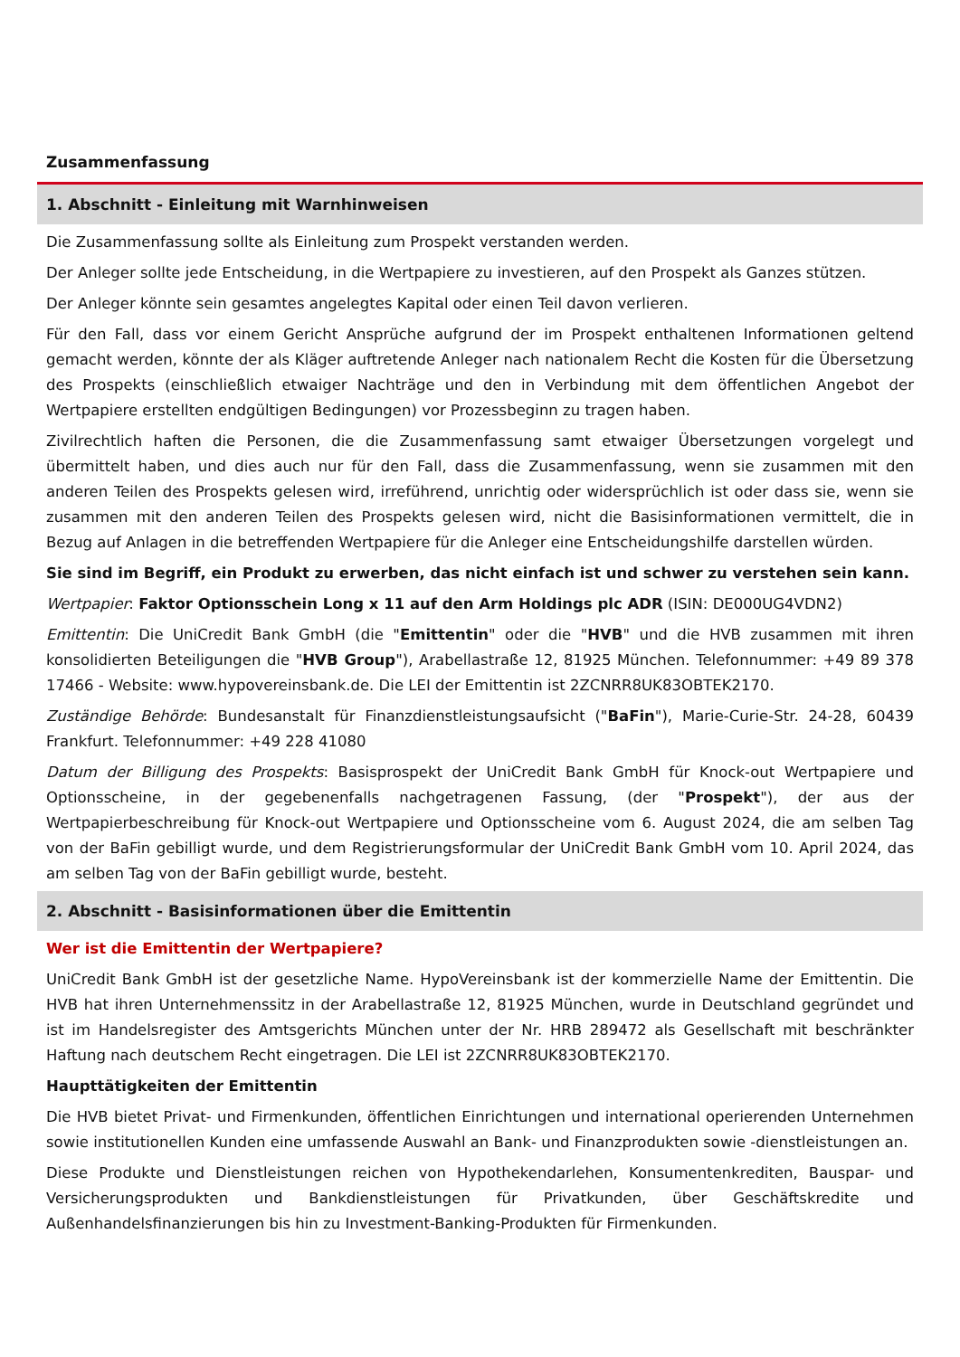Zusammenfassung
1. Abschnitt - Einleitung mit Warnhinweisen
Die Zusammenfassung sollte als Einleitung zum Prospekt verstanden werden.
Der Anleger sollte jede Entscheidung, in die Wertpapiere zu investieren, auf den Prospekt als Ganzes stützen.
Der Anleger könnte sein gesamtes angelegtes Kapital oder einen Teil davon verlieren.
Für den Fall, dass vor einem Gericht Ansprüche aufgrund der im Prospekt enthaltenen Informationen geltend gemacht werden, könnte der als Kläger auftretende Anleger nach nationalem Recht die Kosten für die Übersetzung des Prospekts (einschließlich etwaiger Nachträge und den in Verbindung mit dem öffentlichen Angebot der Wertpapiere erstellten endgültigen Bedingungen) vor Prozessbeginn zu tragen haben.
Zivilrechtlich haften die Personen, die die Zusammenfassung samt etwaiger Übersetzungen vorgelegt und übermittelt haben, und dies auch nur für den Fall, dass die Zusammenfassung, wenn sie zusammen mit den anderen Teilen des Prospekts gelesen wird, irreführend, unrichtig oder widersprüchlich ist oder dass sie, wenn sie zusammen mit den anderen Teilen des Prospekts gelesen wird, nicht die Basisinformationen vermittelt, die in Bezug auf Anlagen in die betreffenden Wertpapiere für die Anleger eine Entscheidungshilfe darstellen würden.
Sie sind im Begriff, ein Produkt zu erwerben, das nicht einfach ist und schwer zu verstehen sein kann.
Wertpapier: Faktor Optionsschein Long x 11 auf den Arm Holdings plc ADR (ISIN: DE000UG4VDN2)
Emittentin: Die UniCredit Bank GmbH (die "Emittentin" oder die "HVB" und die HVB zusammen mit ihren konsolidierten Beteiligungen die "HVB Group"), Arabellastraße 12, 81925 München. Telefonnummer: +49 89 378 17466 - Website: www.hypovereinsbank.de. Die LEI der Emittentin ist 2ZCNRR8UK83OBTEK2170.
Zuständige Behörde: Bundesanstalt für Finanzdienstleistungsaufsicht ("BaFin"), Marie-Curie-Str. 24-28, 60439 Frankfurt. Telefonnummer: +49 228 41080
Datum der Billigung des Prospekts: Basisprospekt der UniCredit Bank GmbH für Knock-out Wertpapiere und Optionsscheine, in der gegebenenfalls nachgetragenen Fassung, (der "Prospekt"), der aus der Wertpapierbeschreibung für Knock-out Wertpapiere und Optionsscheine vom 6. August 2024, die am selben Tag von der BaFin gebilligt wurde, und dem Registrierungsformular der UniCredit Bank GmbH vom 10. April 2024, das am selben Tag von der BaFin gebilligt wurde, besteht.
2. Abschnitt - Basisinformationen über die Emittentin
Wer ist die Emittentin der Wertpapiere?
UniCredit Bank GmbH ist der gesetzliche Name. HypoVereinsbank ist der kommerzielle Name der Emittentin. Die HVB hat ihren Unternehmenssitz in der Arabellastraße 12, 81925 München, wurde in Deutschland gegründet und ist im Handelsregister des Amtsgerichts München unter der Nr. HRB 289472 als Gesellschaft mit beschränkter Haftung nach deutschem Recht eingetragen. Die LEI ist 2ZCNRR8UK83OBTEK2170.
Haupttätigkeiten der Emittentin
Die HVB bietet Privat- und Firmenkunden, öffentlichen Einrichtungen und international operierenden Unternehmen sowie institutionellen Kunden eine umfassende Auswahl an Bank- und Finanzprodukten sowie -dienstleistungen an.
Diese Produkte und Dienstleistungen reichen von Hypothekendarlehen, Konsumentenkrediten, Bauspar- und Versicherungsprodukten und Bankdienstleistungen für Privatkunden, über Geschäftskredite und Außenhandelsfinanzierungen bis hin zu Investment-Banking-Produkten für Firmenkunden.